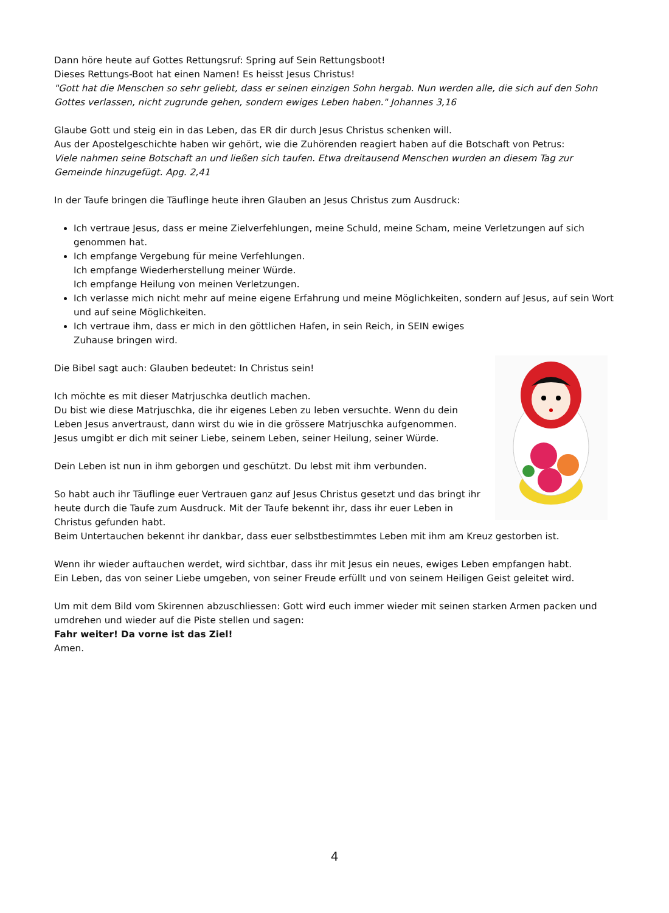Dann höre heute auf Gottes Rettungsruf: Spring auf Sein Rettungsboot!
Dieses Rettungs-Boot hat einen Namen! Es heisst Jesus Christus!
"Gott hat die Menschen so sehr geliebt, dass er seinen einzigen Sohn hergab. Nun werden alle, die sich auf den Sohn Gottes verlassen, nicht zugrunde gehen, sondern ewiges Leben haben." Johannes 3,16
Glaube Gott und steig ein in das Leben, das ER dir durch Jesus Christus schenken will.
Aus der Apostelgeschichte haben wir gehört, wie die Zuhörenden reagiert haben auf die Botschaft von Petrus:
Viele nahmen seine Botschaft an und ließen sich taufen. Etwa dreitausend Menschen wurden an diesem Tag zur Gemeinde hinzugefügt. Apg. 2,41
In der Taufe bringen die Täuflinge heute ihren Glauben an Jesus Christus zum Ausdruck:
Ich vertraue Jesus, dass er meine Zielverfehlungen, meine Schuld, meine Scham, meine Verletzungen auf sich genommen hat.
Ich empfange Vergebung für meine Verfehlungen.
Ich empfange Wiederherstellung meiner Würde.
Ich empfange Heilung von meinen Verletzungen.
Ich verlasse mich nicht mehr auf meine eigene Erfahrung und meine Möglichkeiten, sondern auf Jesus, auf sein Wort und auf seine Möglichkeiten.
Ich vertraue ihm, dass er mich in den göttlichen Hafen, in sein Reich, in SEIN ewiges Zuhause bringen wird.
Die Bibel sagt auch: Glauben bedeutet: In Christus sein!
Ich möchte es mit dieser Matrjuschka deutlich machen.
Du bist wie diese Matrjuschka, die ihr eigenes Leben zu leben versuchte. Wenn du dein Leben Jesus anvertraust, dann wirst du wie in die grössere Matrjuschka aufgenommen. Jesus umgibt er dich mit seiner Liebe, seinem Leben, seiner Heilung, seiner Würde.
Dein Leben ist nun in ihm geborgen und geschützt. Du lebst mit ihm verbunden.
So habt auch ihr Täuflinge euer Vertrauen ganz auf Jesus Christus gesetzt und das bringt ihr heute durch die Taufe zum Ausdruck. Mit der Taufe bekennt ihr, dass ihr euer Leben in Christus gefunden habt.
Beim Untertauchen bekennt ihr dankbar, dass euer selbstbestimmtes Leben mit ihm am Kreuz gestorben ist.
Wenn ihr wieder auftauchen werdet, wird sichtbar, dass ihr mit Jesus ein neues, ewiges Leben empfangen habt.
Ein Leben, das von seiner Liebe umgeben, von seiner Freude erfüllt und von seinem Heiligen Geist geleitet wird.
Um mit dem Bild vom Skirennen abzuschliessen: Gott wird euch immer wieder mit seinen starken Armen packen und umdrehen und wieder auf die Piste stellen und sagen:
Fahr weiter! Da vorne ist das Ziel!
Amen.
4